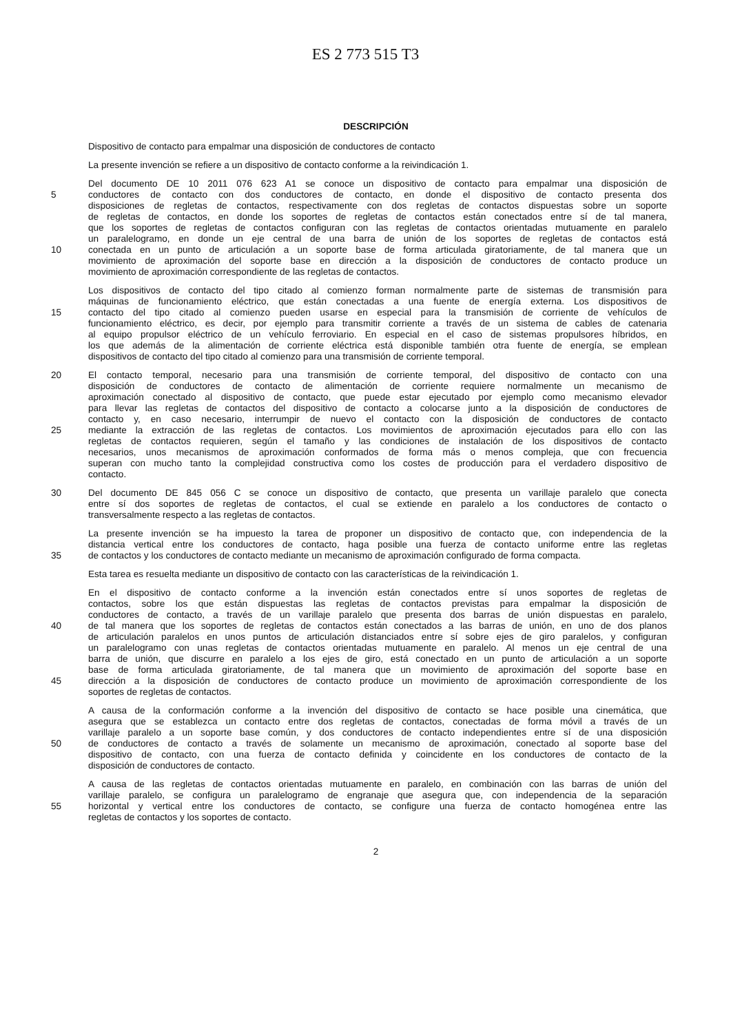ES 2 773 515 T3
DESCRIPCIÓN
Dispositivo de contacto para empalmar una disposición de conductores de contacto
La presente invención se refiere a un dispositivo de contacto conforme a la reivindicación 1.
Del documento DE 10 2011 076 623 A1 se conoce un dispositivo de contacto para empalmar una disposición de
5 conductores de contacto con dos conductores de contacto, en donde el dispositivo de contacto presenta dos
disposiciones de regletas de contactos, respectivamente con dos regletas de contactos dispuestas sobre un soporte
de regletas de contactos, en donde los soportes de regletas de contactos están conectados entre sí de tal manera,
que los soportes de regletas de contactos configuran con las regletas de contactos orientadas mutuamente en paralelo
un paralelogramo, en donde un eje central de una barra de unión de los soportes de regletas de contactos está
10 conectada en un punto de articulación a un soporte base de forma articulada giratoriamente, de tal manera que un
movimiento de aproximación del soporte base en dirección a la disposición de conductores de contacto produce un
movimiento de aproximación correspondiente de las regletas de contactos.
Los dispositivos de contacto del tipo citado al comienzo forman normalmente parte de sistemas de transmisión para
máquinas de funcionamiento eléctrico, que están conectadas a una fuente de energía externa. Los dispositivos de
15 contacto del tipo citado al comienzo pueden usarse en especial para la transmisión de corriente de vehículos de
funcionamiento eléctrico, es decir, por ejemplo para transmitir corriente a través de un sistema de cables de catenaria
al equipo propulsor eléctrico de un vehículo ferroviario. En especial en el caso de sistemas propulsores híbridos, en
los que además de la alimentación de corriente eléctrica está disponible también otra fuente de energía, se emplean
dispositivos de contacto del tipo citado al comienzo para una transmisión de corriente temporal.
20 El contacto temporal, necesario para una transmisión de corriente temporal, del dispositivo de contacto con una
disposición de conductores de contacto de alimentación de corriente requiere normalmente un mecanismo de
aproximación conectado al dispositivo de contacto, que puede estar ejecutado por ejemplo como mecanismo elevador
para llevar las regletas de contactos del dispositivo de contacto a colocarse junto a la disposición de conductores de
contacto y, en caso necesario, interrumpir de nuevo el contacto con la disposición de conductores de contacto
25 mediante la extracción de las regletas de contactos. Los movimientos de aproximación ejecutados para ello con las
regletas de contactos requieren, según el tamaño y las condiciones de instalación de los dispositivos de contacto
necesarios, unos mecanismos de aproximación conformados de forma más o menos compleja, que con frecuencia
superan con mucho tanto la complejidad constructiva como los costes de producción para el verdadero dispositivo de
contacto.
30 Del documento DE 845 056 C se conoce un dispositivo de contacto, que presenta un varillaje paralelo que conecta
entre sí dos soportes de regletas de contactos, el cual se extiende en paralelo a los conductores de contacto o
transversalmente respecto a las regletas de contactos.
La presente invención se ha impuesto la tarea de proponer un dispositivo de contacto que, con independencia de la
distancia vertical entre los conductores de contacto, haga posible una fuerza de contacto uniforme entre las regletas
35 de contactos y los conductores de contacto mediante un mecanismo de aproximación configurado de forma compacta.
Esta tarea es resuelta mediante un dispositivo de contacto con las características de la reivindicación 1.
En el dispositivo de contacto conforme a la invención están conectados entre sí unos soportes de regletas de
contactos, sobre los que están dispuestas las regletas de contactos previstas para empalmar la disposición de
conductores de contacto, a través de un varillaje paralelo que presenta dos barras de unión dispuestas en paralelo,
40 de tal manera que los soportes de regletas de contactos están conectados a las barras de unión, en uno de dos planos
de articulación paralelos en unos puntos de articulación distanciados entre sí sobre ejes de giro paralelos, y configuran
un paralelogramo con unas regletas de contactos orientadas mutuamente en paralelo. Al menos un eje central de una
barra de unión, que discurre en paralelo a los ejes de giro, está conectado en un punto de articulación a un soporte
base de forma articulada giratoriamente, de tal manera que un movimiento de aproximación del soporte base en
45 dirección a la disposición de conductores de contacto produce un movimiento de aproximación correspondiente de los
soportes de regletas de contactos.
A causa de la conformación conforme a la invención del dispositivo de contacto se hace posible una cinemática, que
asegura que se establezca un contacto entre dos regletas de contactos, conectadas de forma móvil a través de un
varillaje paralelo a un soporte base común, y dos conductores de contacto independientes entre sí de una disposición
50 de conductores de contacto a través de solamente un mecanismo de aproximación, conectado al soporte base del
dispositivo de contacto, con una fuerza de contacto definida y coincidente en los conductores de contacto de la
disposición de conductores de contacto.
A causa de las regletas de contactos orientadas mutuamente en paralelo, en combinación con las barras de unión del
varillaje paralelo, se configura un paralelogramo de engranaje que asegura que, con independencia de la separación
55 horizontal y vertical entre los conductores de contacto, se configure una fuerza de contacto homogénea entre las
regletas de contactos y los soportes de contacto.
2